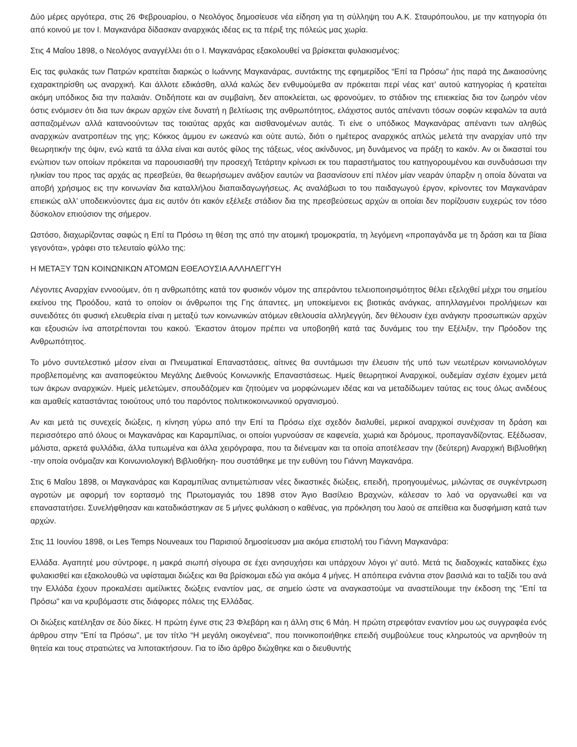Δύο μέρες αργότερα, στις 26 Φεβρουαρίου, ο Νεολόγος δημοσίευσε νέα είδηση για τη σύλληψη του Α.Κ. Σταυρόπουλου, με την κατηγορία ότι από κοινού με τον Ι. Μαγκανάρα δίδασκαν αναρχικάς ιδέας εις τα πέριξ της πόλεώς μας χωρία.
Στις 4 Μαΐου 1898, ο Νεολόγος αναγγέλλει ότι ο Ι. Μαγκανάρας εξακολουθεί να βρίσκεται φυλακισμένος:
Εις τας φυλακάς των Πατρών κρατείται διαρκώς ο Ιωάννης Μαγκανάρας, συντάκτης της εφημερίδος “Επί τα Πρόσω” ήτις παρά της Δικαιοσύνης εχαρακτηρίσθη ως αναρχική. Και άλλοτε εδικάσθη, αλλά καλώς δεν ενθυμούμεθα αν πρόκειται περί νέας κατ’ αυτού κατηγορίας ή κρατείται ακόμη υπόδικος δια την παλαιάν. Οτιδήποτε και αν συμβαίνη, δεν αποκλείεται, ως φρονούμεν, το στάδιον της επιεικείας δια τον ζωηρόν νέον όστις ενόμισεν ότι δια των άκρων αρχών είνε δυνατή η βελτίωσις της ανθρωπότητος, ελάχιστος αυτός απέναντι τόσων σοφών κεφαλών τα αυτά ασπαζομένων αλλά κατανοούντων τας τοιαύτας αρχάς και αισθανομένων αυτάς. Τι είνε ο υπόδικος Μαγκανάρας απέναντι των αληθώς αναρχικών ανατροπέων της γης; Κόκκος άμμου εν ωκεανώ και ούτε αυτώ, διότι ο ημέτερος αναρχικός απλώς μελετά την αναρχίαν υπό την θεωρητικήν της όψιν, ενώ κατά τα άλλα είναι και αυτός φίλος της τάξεως, νέος ακίνδυνος, μη δυνάμενος να πράξη το κακόν. Αν οι δικασταί του ενώπιον των οποίων πρόκειται να παρουσιασθή την προσεχή Τετάρτην κρίνωσι εκ του παραστήματος του κατηγορουμένου και συνδυάσωσι την ηλικίαν του προς τας αρχάς ας πρεσβεύει, θα θεωρήσωμεν ανάξιον εαυτών να βασανίσουν επί πλέον μίαν νεαράν ύπαρξιν η οποία δύναται να αποβή χρήσιμος εις την κοινωνίαν δια καταλλήλου διαπαιδαγωγήσεως. Ας αναλάβωσι το του παιδαγωγού έργον, κρίνοντες τον Μαγκανάραν επιεικώς αλλ’ υποδεικνύοντες άμα εις αυτόν ότι κακόν εξέλεξε στάδιον δια της πρεσβεύσεως αρχών αι οποίαι δεν πορίζουσιν ευχερώς τον τόσο δύσκολον επιούσιον της σήμερον.
Ωστόσο, διαχωρίζοντας σαφώς η Επί τα Πρόσω τη θέση της από την ατομική τρομοκρατία, τη λεγόμενη «προπαγάνδα με τη δράση και τα βίαια γεγονότα», γράφει στο τελευταίο φύλλο της:
Η ΜΕΤΑΞΥ ΤΩΝ ΚΟΙΝΩΝΙΚΩΝ ΑΤΟΜΩΝ ΕΘΕΛΟΥΣΙΑ ΑΛΛΗΛΕΓΓΥΗ
Λέγοντες Αναρχίαν εννοούμεν, ότι η ανθρωπότης κατά τον φυσικόν νόμον της απεράντου τελειοποιησιμότητος θέλει εξελιχθεί μέχρι του σημείου εκείνου της Προόδου, κατά το οποίον οι άνθρωποι της Γης άπαντες, μη υποκείμενοι εις βιοτικάς ανάγκας, απηλλαγμένοι προλήψεων και συνειδότες ότι φυσική ελευθερία είναι η μεταξύ των κοινωνικών ατόμων εθελουσία αλληλεγγύη, δεν θέλουσιν έχει ανάγκην προσωπικών αρχών και εξουσιών ίνα αποτρέπονται του κακού. Έκαστον άτομον πρέπει να υποβοηθή κατά τας δυνάμεις του την Εξέλιξιν, την Πρόοδον της Ανθρωπότητος.
Το μόνο συντελεστικό μέσον είναι αι Πνευματικαί Επαναστάσεις, αίτινες θα συντάμωσι την έλευσιν τής υπό των νεωτέρων κοινωνιολόγων προβλεπομένης και αναποφεύκτου Μεγάλης Διεθνούς Κοινωνικής Επαναστάσεως. Ημείς θεωρητικοί Αναρχικοί, ουδεμίαν σχέσιν έχομεν μετά των άκρων αναρχικών. Ημείς μελετώμεν, σπουδάζομεν και ζητούμεν να μορφώνωμεν ιδέας και να μεταδίδωμεν ταύτας εις τους όλως ανιδέους και αμαθείς καταστάντας τοιούτους υπό του παρόντος πολιτικοκοινωνικού οργανισμού.
Αν και μετά τις συνεχείς διώξεις, η κίνηση γύρω από την Επί τα Πρόσω είχε σχεδόν διαλυθεί, μερικοί αναρχικοί συνέχισαν τη δράση και περισσότερο από όλους οι Μαγκανάρας και Καραμπίλιας, οι οποίοι γυρνούσαν σε καφενεία, χωριά και δρόμους, προπαγανδίζοντας. Εξέδωσαν, μάλιστα, αρκετά φυλλάδια, άλλα τυπωμένα και άλλα χειρόγραφα, που τα διένειμαν και τα οποία αποτέλεσαν την (δεύτερη) Αναρχική Βιβλιοθήκη -την οποία ονόμαζαν και Κοινωνιολογική Βιβλιοθήκη- που συστάθηκε με την ευθύνη του Γιάννη Μαγκανάρα.
Στις 6 Μαΐου 1898, οι Μαγκανάρας και Καραμπίλιας αντιμετώπισαν νέες δικαστικές διώξεις, επειδή, προηγουμένως, μιλώντας σε συγκέντρωση αγροτών με αφορμή τον εορτασμό της Πρωτομαγιάς του 1898 στον Άγιο Βασίλειο Βραχνών, κάλεσαν το λαό να οργανωθεί και να επαναστατήσει. Συνελήφθησαν και καταδικάστηκαν σε 5 μήνες φυλάκιση ο καθένας, για πρόκληση του λαού σε απείθεια και δυσφήμιση κατά των αρχών.
Στις 11 Ιουνίου 1898, οι Les Temps Nouveaux του Παρισιού δημοσίευσαν μια ακόμα επιστολή του Γιάννη Μαγκανάρα:
Ελλάδα. Αγαπητέ μου σύντροφε, η μακρά σιωπή σίγουρα σε έχει ανησυχήσει και υπάρχουν λόγοι γι’ αυτό. Μετά τις διαδοχικές καταδίκες έχω φυλακισθεί και εξακολουθώ να υφίσταμαι διώξεις και θα βρίσκομαι εδώ για ακόμα 4 μήνες. Η απόπειρα ενάντια στον βασιλιά και το ταξίδι του ανά την Ελλάδα έχουν προκαλέσει αμείλικτες διώξεις εναντίον μας, σε σημείο ώστε να αναγκαστούμε να αναστείλουμε την έκδοση της "Επί τα Πρόσω" και να κρυβόμαστε στις διάφορες πόλεις της Ελλάδας.
Οι διώξεις κατέληξαν σε δύο δίκες. Η πρώτη έγινε στις 23 Φλεβάρη και η άλλη στις 6 Μάη. Η πρώτη στρεφόταν εναντίον μου ως συγγραφέα ενός άρθρου στην "Επί τα Πρόσω", με τον τίτλο “Η μεγάλη οικογένεια”, που ποινικοποιήθηκε επειδή συμβούλευε τους κληρωτούς να αρνηθούν τη θητεία και τους στρατιώτες να λιποτακτήσουν. Για το ίδιο άρθρο διώχθηκε και ο διευθυντής